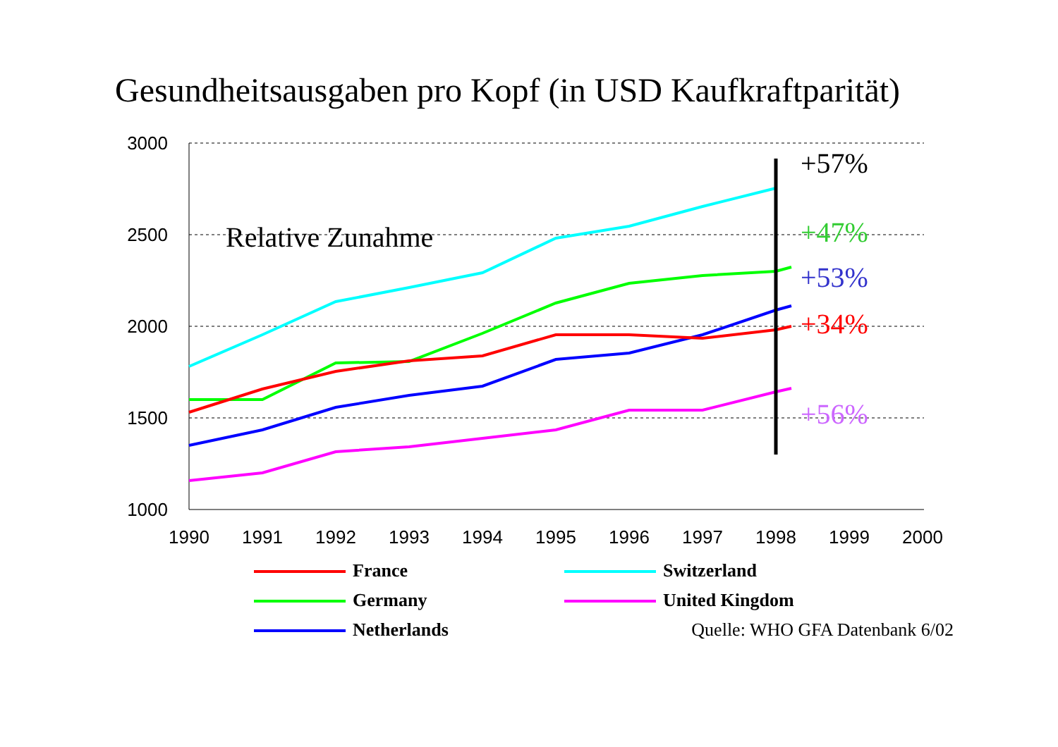Gesundheitsausgaben pro Kopf (in USD Kaufkraftparität)
3000
2500
2000
1500
1000
1990
1991
1992
1993
1994
1995
1996
1997
1998
1999
2000
Relative Zunahme
+57%
+47%
+53%
+34%
+56%
France
Switzerland
Germany
United Kingdom
Netherlands
Quelle: WHO GFA Datenbank 6/02